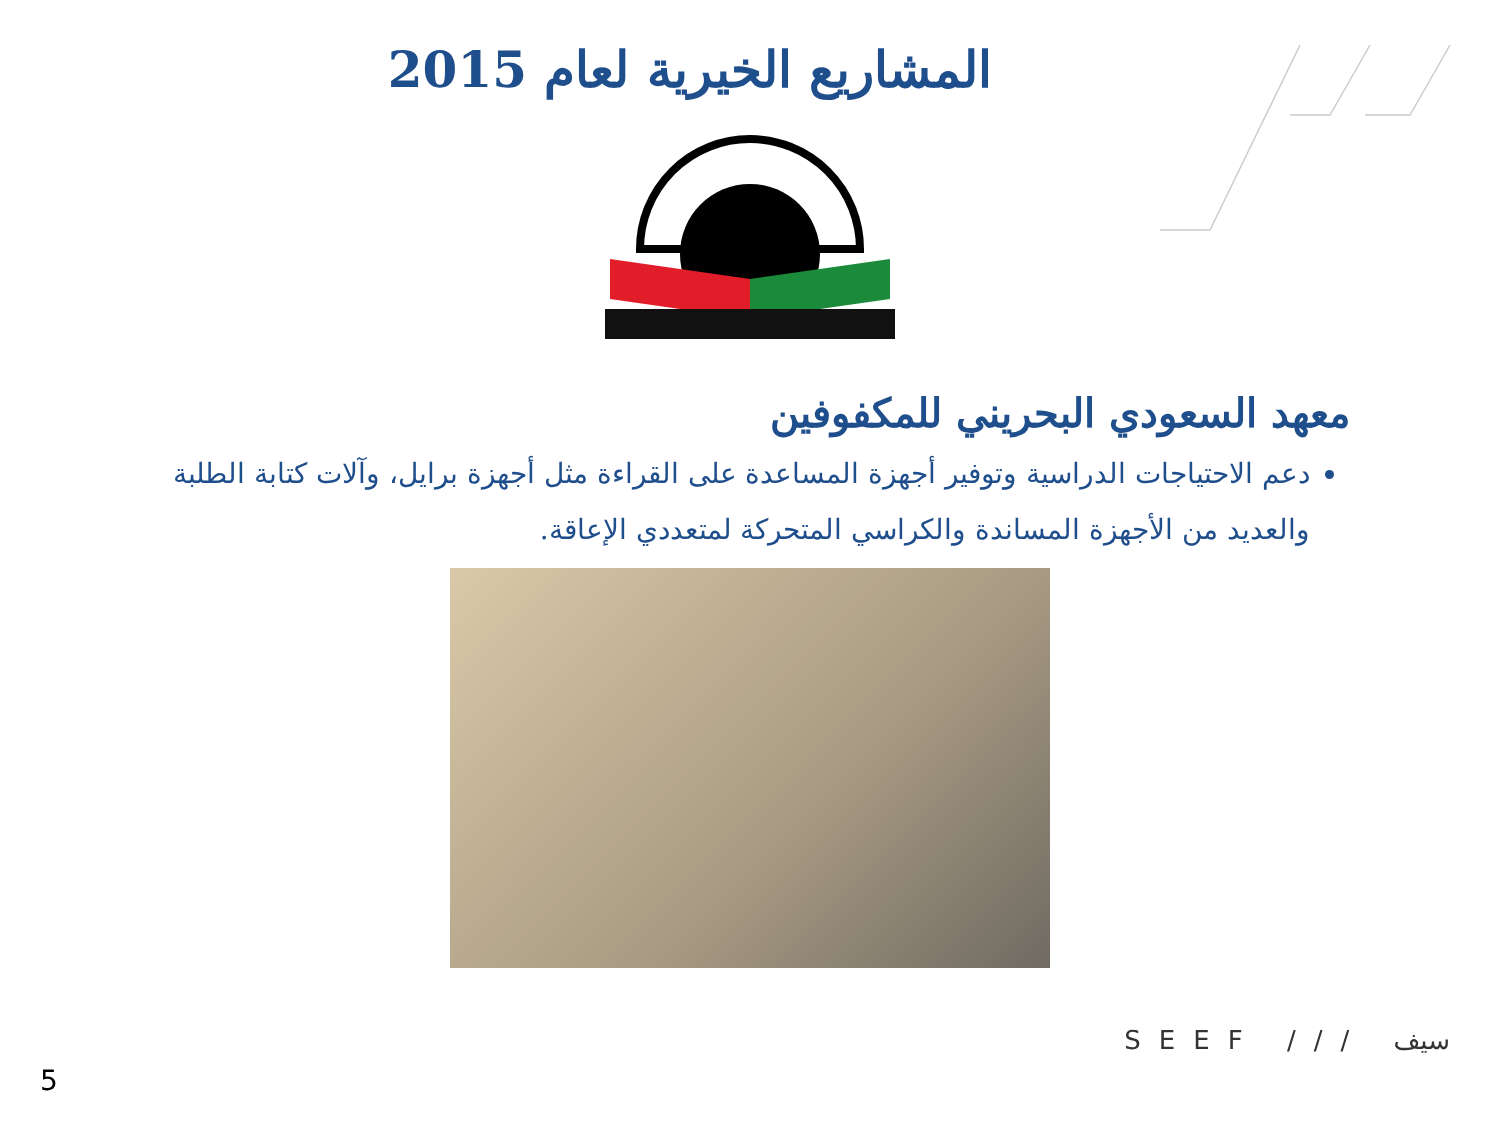المشاريع الخيرية لعام 2015
معهد السعودي البحريني للمكفوفين
دعم الاحتياجات الدراسية وتوفير أجهزة المساعدة على القراءة مثل أجهزة برايل، وآلات كتابة الطلبة والعديد من الأجهزة المساندة والكراسي المتحركة لمتعددي الإعاقة.
SEEF /// سيف
5